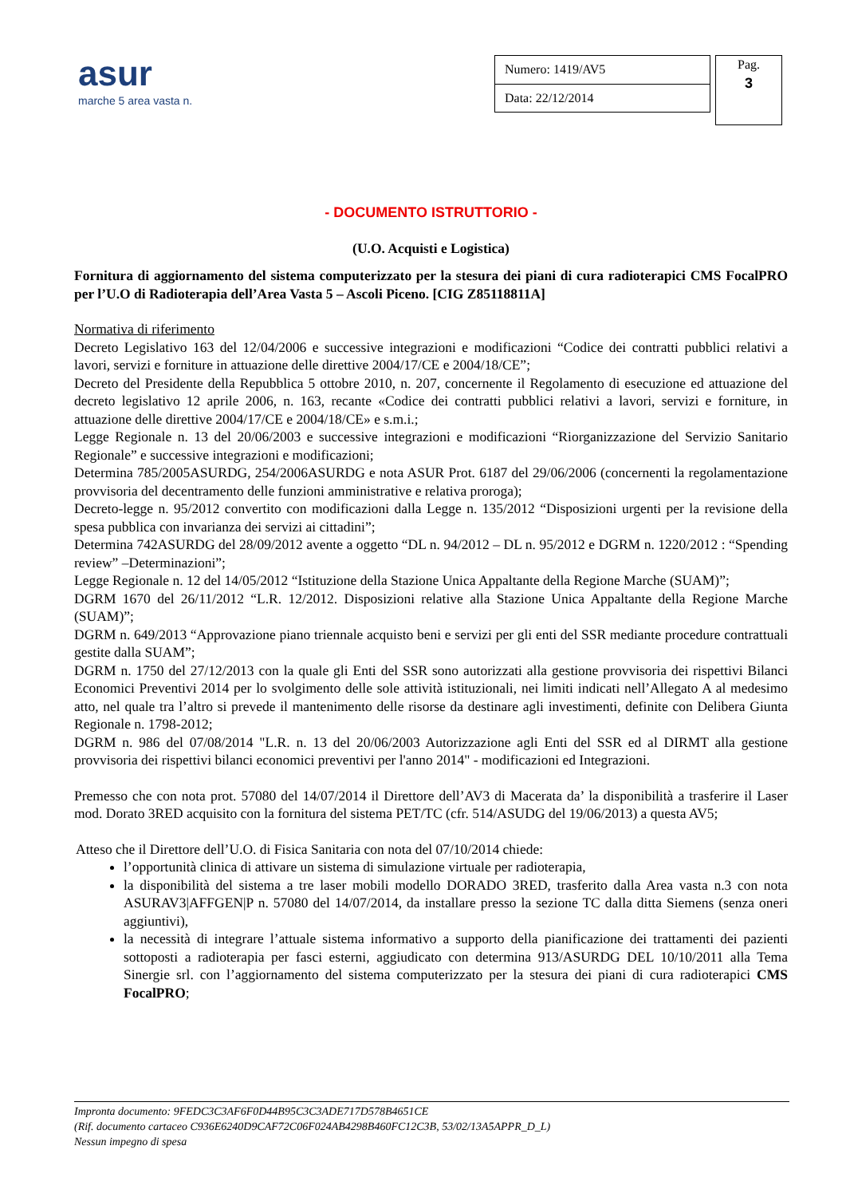asur
marche 5 area vasta n.
| Numero: 1419/AV5 |
| Data: 22/12/2014 |
Pag.
3
- DOCUMENTO ISTRUTTORIO -
(U.O. Acquisti e Logistica)
Fornitura di aggiornamento del sistema computerizzato per la stesura dei piani di cura radioterapici CMS FocalPRO per l’U.O di Radioterapia dell’Area Vasta 5 – Ascoli Piceno. [CIG Z85118811A]
Normativa di riferimento
Decreto Legislativo 163 del 12/04/2006 e successive integrazioni e modificazioni “Codice dei contratti pubblici relativi a lavori, servizi e forniture in attuazione delle direttive 2004/17/CE e 2004/18/CE”;
Decreto del Presidente della Repubblica 5 ottobre 2010, n. 207, concernente il Regolamento di esecuzione ed attuazione del decreto legislativo 12 aprile 2006, n. 163, recante «Codice dei contratti pubblici relativi a lavori, servizi e forniture, in attuazione delle direttive 2004/17/CE e 2004/18/CE» e s.m.i.;
Legge Regionale n. 13 del 20/06/2003 e successive integrazioni e modificazioni “Riorganizzazione del Servizio Sanitario Regionale” e successive integrazioni e modificazioni;
Determina 785/2005ASURDG, 254/2006ASURDG e nota ASUR Prot. 6187 del 29/06/2006 (concernenti la regolamentazione provvisoria del decentramento delle funzioni amministrative e relativa proroga);
Decreto-legge n. 95/2012 convertito con modificazioni dalla Legge n. 135/2012 “Disposizioni urgenti per la revisione della spesa pubblica con invarianza dei servizi ai cittadini”;
Determina 742ASURDG del 28/09/2012 avente a oggetto “DL n. 94/2012 – DL n. 95/2012 e DGRM n. 1220/2012 : “Spending review” –Determinazioni”;
Legge Regionale n. 12 del 14/05/2012 “Istituzione della Stazione Unica Appaltante della Regione Marche (SUAM)”;
DGRM 1670 del 26/11/2012 “L.R. 12/2012. Disposizioni relative alla Stazione Unica Appaltante della Regione Marche (SUAM)”;
DGRM n. 649/2013 “Approvazione piano triennale acquisto beni e servizi per gli enti del SSR mediante procedure contrattuali gestite dalla SUAM”;
DGRM n. 1750 del 27/12/2013 con la quale gli Enti del SSR sono autorizzati alla gestione provvisoria dei rispettivi Bilanci Economici Preventivi 2014 per lo svolgimento delle sole attività istituzionali, nei limiti indicati nell’Allegato A al medesimo atto, nel quale tra l’altro si prevede il mantenimento delle risorse da destinare agli investimenti, definite con Delibera Giunta Regionale n. 1798-2012;
DGRM n. 986 del 07/08/2014 "L.R. n. 13 del 20/06/2003 Autorizzazione agli Enti del SSR ed al DIRMT alla gestione provvisoria dei rispettivi bilanci economici preventivi per l'anno 2014" - modificazioni ed Integrazioni.
Premesso che con nota prot. 57080 del 14/07/2014 il Direttore dell’AV3 di Macerata da’ la disponibilità a trasferire il Laser mod. Dorato 3RED acquisito con la fornitura del sistema PET/TC (cfr. 514/ASUDG del 19/06/2013) a questa AV5;
Atteso che il Direttore dell’U.O. di Fisica Sanitaria con nota del 07/10/2014 chiede:
l’opportunità clinica di attivare un sistema di simulazione virtuale per radioterapia,
la disponibilità del sistema a tre laser mobili modello DORADO 3RED, trasferito dalla Area vasta n.3 con nota ASURAV3|AFFGEN|P n. 57080 del 14/07/2014, da installare presso la sezione TC dalla ditta Siemens (senza oneri aggiuntivi),
la necessità di integrare l’attuale sistema informativo a supporto della pianificazione dei trattamenti dei pazienti sottoposti a radioterapia per fasci esterni, aggiudicato con determina 913/ASURDG DEL 10/10/2011 alla Tema Sinergie srl. con l’aggiornamento del sistema computerizzato per la stesura dei piani di cura radioterapici CMS FocalPRO;
Impronta documento: 9FEDC3C3AF6F0D44B95C3C3ADE717D578B4651CE
(Rif. documento cartaceo C936E6240D9CAF72C06F024AB4298B460FC12C3B, 53/02/13A5APPR_D_L)
Nessun impegno di spesa